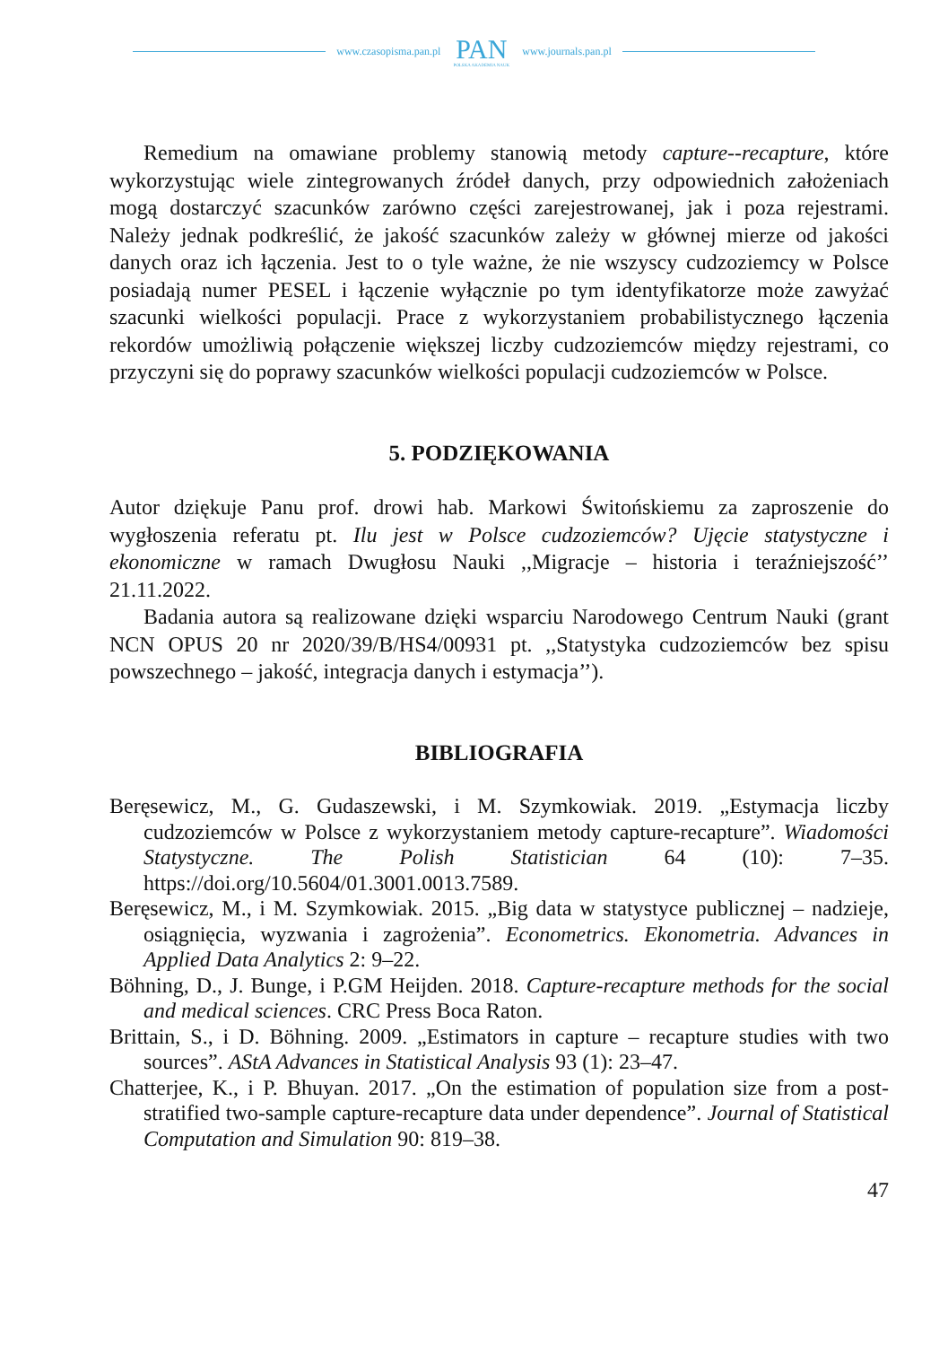www.czasopisma.pan.pl
PAN
POLSKA AKADEMIA NAUK
www.journals.pan.pl
Remedium na omawiane problemy stanowią metody capture--recapture, które wykorzystując wiele zintegrowanych źródeł danych, przy odpowiednich założeniach mogą dostarczyć szacunków zarówno części zarejestrowanej, jak i poza rejestrami. Należy jednak podkreślić, że jakość szacunków zależy w głównej mierze od jakości danych oraz ich łączenia. Jest to o tyle ważne, że nie wszyscy cudzoziemcy w Polsce posiadają numer PESEL i łączenie wyłącznie po tym identyfikatorze może zawyżać szacunki wielkości populacji. Prace z wykorzystaniem probabilistycznego łączenia rekordów umożliwią połączenie większej liczby cudzoziemców między rejestrami, co przyczyni się do poprawy szacunków wielkości populacji cudzoziemców w Polsce.
5. PODZIĘKOWANIA
Autor dziękuje Panu prof. drowi hab. Markowi Świtońskiemu za zaproszenie do wygłoszenia referatu pt. Ilu jest w Polsce cudzoziemców? Ujęcie statystyczne i ekonomiczne w ramach Dwugłosu Nauki ,,Migracje – historia i teraźniejszość’’ 21.11.2022.
Badania autora są realizowane dzięki wsparciu Narodowego Centrum Nauki (grant NCN OPUS 20 nr 2020/39/B/HS4/00931 pt. ,,Statystyka cudzoziemców bez spisu powszechnego – jakość, integracja danych i estymacja’’).
BIBLIOGRAFIA
Beręsewicz, M., G. Gudaszewski, i M. Szymkowiak. 2019. „Estymacja liczby cudzoziemców w Polsce z wykorzystaniem metody capture-recapture”. Wiadomości Statystyczne. The Polish Statistician 64 (10): 7–35. https://doi.org/10.5604/01.3001.0013.7589.
Beręsewicz, M., i M. Szymkowiak. 2015. „Big data w statystyce publicznej – nadzieje, osiągnięcia, wyzwania i zagrożenia”. Econometrics. Ekonometria. Advances in Applied Data Analytics 2: 9–22.
Böhning, D., J. Bunge, i P.GM Heijden. 2018. Capture-recapture methods for the social and medical sciences. CRC Press Boca Raton.
Brittain, S., i D. Böhning. 2009. „Estimators in capture – recapture studies with two sources”. AStA Advances in Statistical Analysis 93 (1): 23–47.
Chatterjee, K., i P. Bhuyan. 2017. „On the estimation of population size from a post-stratified two-sample capture-recapture data under dependence”. Journal of Statistical Computation and Simulation 90: 819–38.
47